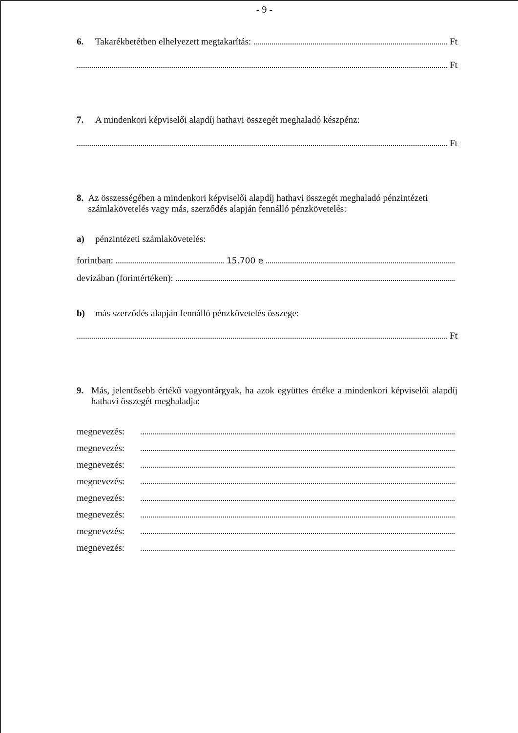- 9 -
6. Takarékbetétben elhelyezett megtakarítás: Ft
Ft
7. A mindenkori képviselői alapdíj hathavi összegét meghaladó készpénz:
Ft
8. Az összességében a mindenkori képviselői alapdíj hathavi összegét meghaladó pénzintézeti számlakövetelés vagy más, szerződés alapján fennálló pénzkövetelés:
a) pénzintézeti számlakövetelés:
forintban: 15.700 e
devizában (forintértéken):
b) más szerződés alapján fennálló pénzkövetelés összege:
Ft
9. Más, jelentősebb értékű vagyontárgyak, ha azok együttes értéke a mindenkori képviselői alapdíj hathavi összegét meghaladja:
megnevezés:
megnevezés:
megnevezés:
megnevezés:
megnevezés:
megnevezés:
megnevezés:
megnevezés: